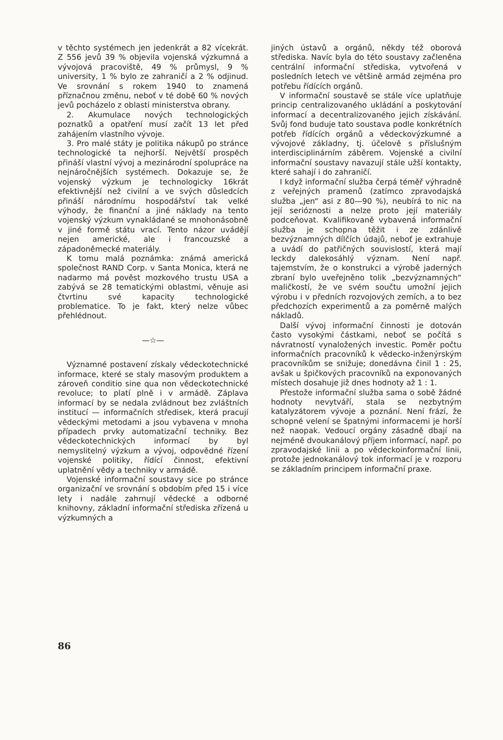v těchto systémech jen jedenkrát a 82 vícekrát. Z 556 jevů 39 % objevila vojenská výzkumná a vývojová pracoviště, 49 % průmysl, 9 % university, 1 % bylo ze zahraničí a 2 % odjinud. Ve srovnání s rokem 1940 to znamená příznačnou změnu, neboť v té době 60 % nových jevů pocházelo z oblasti ministerstva obrany.
2. Akumulace nových technologických poznatků a opatření musí začít 13 let před zahájením vlastního vývoje.
3. Pro malé státy je politika nákupů po stránce technologické ta nejhorší. Největší prospěch přináší vlastní vývoj a mezinárodní spolupráce na nejnáročnějších systémech. Dokazuje se, že vojenský výzkum je technologicky 16krát efektivnější než civilní a ve svých důsledcích přináší národnímu hospodářství tak velké výhody, že finanční a jiné náklady na tento vojenský výzkum vynakládané se mnohonásobně v jiné formě státu vrací. Tento názor uvádějí nejen americké, ale i francouzské a západoněmecké materiály.
K tomu malá poznámka: známá americká společnost RAND Corp. v Santa Monica, která ne nadarmo má pověst mozkového trustu USA a zabývá se 28 tematickými oblastmi, věnuje asi čtvrtinu své kapacity technologické problematice. To je fakt, který nelze vůbec přehlédnout.
—☆—
Významné postavení získaly vědeckotechnické informace, které se staly masovým produktem a zároveň conditio sine qua non vědeckotechnické revoluce; to platí plně i v armádě. Záplava informací by se nedala zvládnout bez zvláštních institucí — informačních středisek, která pracují vědeckými metodami a jsou vybavena v mnoha případech prvky automatizační techniky. Bez vědeckotechnických informací by byl nemyslitelný výzkum a vývoj, odpovědné řízení vojenské politiky, řídící činnost, efektivní uplatnění vědy a techniky v armádě.
Vojenské informační soustavy sice po stránce organizační ve srovnání s obdobím před 15 i více lety i nadále zahrnují vědecké a odborné knihovny, základní informační střediska zřízená u výzkumných a
jiných ústavů a orgánů, někdy též oborová střediska. Navíc byla do této soustavy začleněna centrální informační střediska, vytvořená v posledních letech ve většině armád zejména pro potřebu řídících orgánů.
V informační soustavě se stále více uplatňuje princip centralizovaného ukládání a poskytování informací a decentralizovaného jejich získávání. Svůj fond buduje tato soustava podle konkrétních potřeb řídících orgánů a vědeckovýzkumné a vývojové základny, tj. účelově s příslušným interdisciplinárním záběrem. Vojenské a civilní informační soustavy navazují stále užší kontakty, které sahají i do zahraničí.
I když informační služba čerpá téměř výhradně z veřejných pramenů (zatímco zpravodajská služba „jen“ asi z 80—90 %), neubírá to nic na její serióznosti a nelze proto její materiály podceňovat. Kvalifikovaně vybavená informační služba je schopna těžit i ze zdánlivě bezvýznamných dílčích údajů, neboť je extrahuje a uvádí do patřičných souvislostí, která mají leckdy dalekosáhlý význam. Není např. tajemstvím, že o konstrukci a výrobě jaderných zbraní bylo uveřejněno tolik „bezvýznamných“ maličkostí, že ve svém součtu umožní jejich výrobu i v předních rozvojových zemích, a to bez předchozích experimentů a za poměrně malých nákladů.
Další vývoj informační činnosti je dotován často vysokými částkami, neboť se počítá s návratností vynaložených investic. Poměr počtu informačních pracovníků k vědecko-inženýrským pracovníkům se snižuje; donedávna činil 1 : 25, avšak u špičkových pracovníků na exponovaných místech dosahuje již dnes hodnoty až 1 : 1.
Přestože informační služba sama o sobě žádné hodnoty nevytváří, stala se nezbytným katalyzátorem vývoje a poznání. Není frází, že schopné velení se špatnými informacemi je horší než naopak. Vedoucí orgány zásadně dbají na nejméně dvoukanálový příjem informací, např. po zpravodajské linii a po vědeckoinformační linii, protože jednokanálový tok informací je v rozporu se základním principem informační praxe.
86